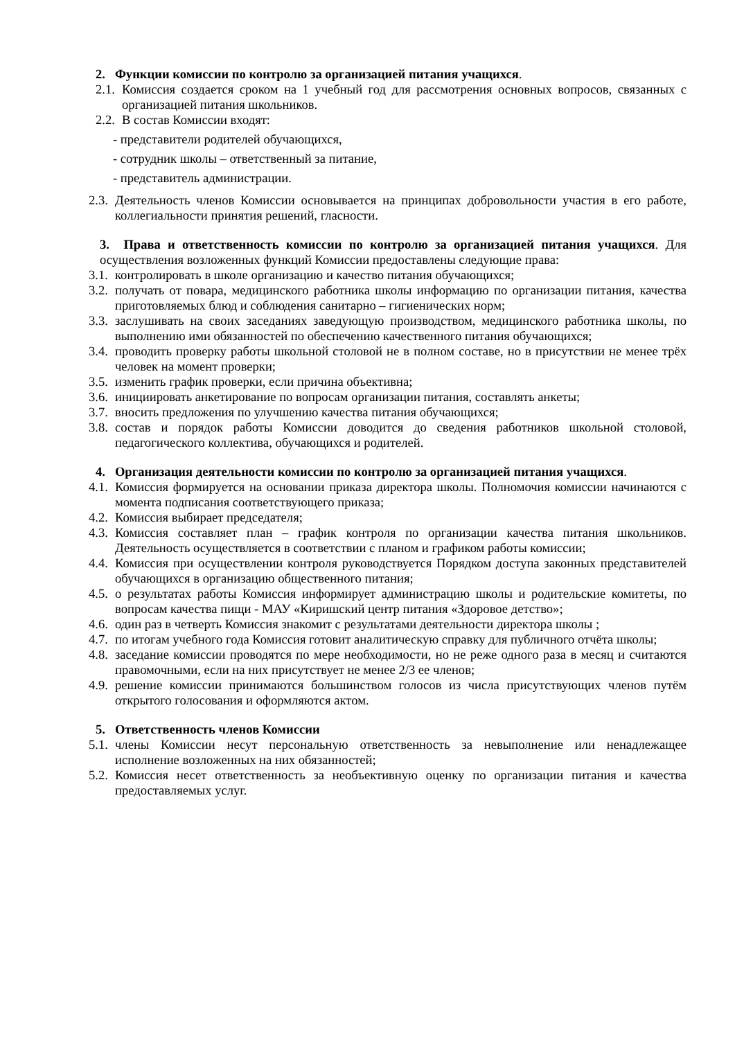2. Функции комиссии по контролю за организацией питания учащихся.
2.1. Комиссия создается сроком на 1 учебный год для рассмотрения основных вопросов, связанных с организацией питания школьников.
2.2. В состав Комиссии входят:
- представители родителей обучающихся,
- сотрудник школы – ответственный за питание,
- представитель администрации.
2.3. Деятельность членов Комиссии основывается на принципах добровольности участия в его работе, коллегиальности принятия решений, гласности.
3. Права и ответственность комиссии по контролю за организацией питания учащихся. Для осуществления возложенных функций Комиссии предоставлены следующие права:
3.1. контролировать в школе организацию и качество питания обучающихся;
3.2. получать от повара, медицинского работника школы информацию по организации питания, качества приготовляемых блюд и соблюдения санитарно – гигиенических норм;
3.3. заслушивать на своих заседаниях заведующую производством, медицинского работника школы, по выполнению ими обязанностей по обеспечению качественного питания обучающихся;
3.4. проводить проверку работы школьной столовой не в полном составе, но в присутствии не менее трёх человек на момент проверки;
3.5. изменить график проверки, если причина объективна;
3.6. инициировать анкетирование по вопросам организации питания, составлять анкеты;
3.7. вносить предложения по улучшению качества питания обучающихся;
3.8. состав и порядок работы Комиссии доводится до сведения работников школьной столовой, педагогического коллектива, обучающихся и родителей.
4. Организация деятельности комиссии по контролю за организацией питания учащихся.
4.1. Комиссия формируется на основании приказа директора школы. Полномочия комиссии начинаются с момента подписания соответствующего приказа;
4.2. Комиссия выбирает председателя;
4.3. Комиссия составляет план – график контроля по организации качества питания школьников. Деятельность осуществляется в соответствии с планом и графиком работы комиссии;
4.4. Комиссия при осуществлении контроля руководствуется Порядком доступа законных представителей обучающихся в организацию общественного питания;
4.5. о результатах работы Комиссия информирует администрацию школы и родительские комитеты, по вопросам качества пищи - МАУ «Киришский центр питания «Здоровое детство»;
4.6. один раз в четверть Комиссия знакомит с результатами деятельности директора школы ;
4.7. по итогам учебного года Комиссия готовит аналитическую справку для публичного отчёта школы;
4.8. заседание комиссии проводятся по мере необходимости, но не реже одного раза в месяц и считаются правомочными, если на них присутствует не менее 2/3 ее членов;
4.9. решение комиссии принимаются большинством голосов из числа присутствующих членов путём открытого голосования и оформляются актом.
5. Ответственность членов Комиссии
5.1. члены Комиссии несут персональную ответственность за невыполнение или ненадлежащее исполнение возложенных на них обязанностей;
5.2. Комиссия несет ответственность за необъективную оценку по организации питания и качества предоставляемых услуг.